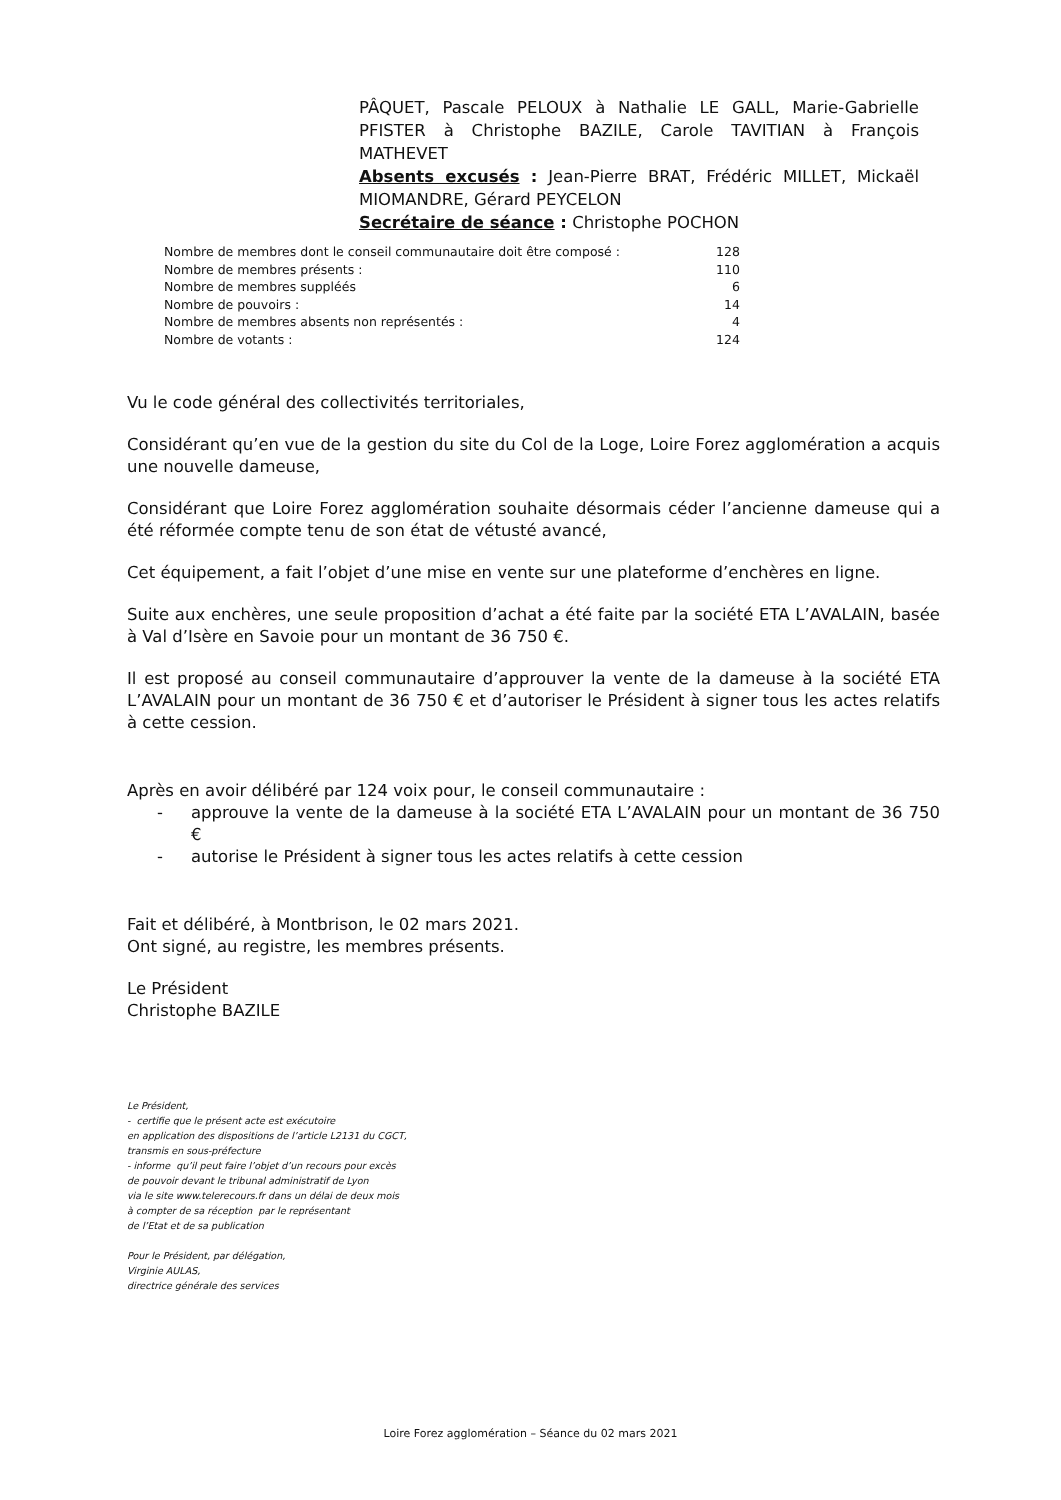PÂQUET, Pascale PELOUX à Nathalie LE GALL, Marie-Gabrielle PFISTER à Christophe BAZILE, Carole TAVITIAN à François MATHEVET
Absents excusés : Jean-Pierre BRAT, Frédéric MILLET, Mickaël MIOMANDRE, Gérard PEYCELON
Secrétaire de séance : Christophe POCHON
| Nombre de membres dont le conseil communautaire doit être composé : | 128 |
| Nombre de membres présents : | 110 |
| Nombre de membres suppléés | 6 |
| Nombre de pouvoirs : | 14 |
| Nombre de membres absents non représentés : | 4 |
| Nombre de votants : | 124 |
Vu le code général des collectivités territoriales,
Considérant qu’en vue de la gestion du site du Col de la Loge, Loire Forez agglomération a acquis une nouvelle dameuse,
Considérant que Loire Forez agglomération souhaite désormais céder l’ancienne dameuse qui a été réformée compte tenu de son état de vétusté avancé,
Cet équipement, a fait l’objet d’une mise en vente sur une plateforme d’enchères en ligne.
Suite aux enchères, une seule proposition d’achat a été faite par la société ETA L’AVALAIN, basée à Val d’Isère en Savoie pour un montant de 36 750 €.
Il est proposé au conseil communautaire d’approuver la vente de la dameuse à la société ETA L’AVALAIN pour un montant de 36 750 € et d’autoriser le Président à signer tous les actes relatifs à cette cession.
Après en avoir délibéré par 124 voix pour, le conseil communautaire :
- approuve la vente de la dameuse à la société ETA L’AVALAIN pour un montant de 36 750 €
- autorise le Président à signer tous les actes relatifs à cette cession
Fait et délibéré, à Montbrison, le 02 mars 2021.
Ont signé, au registre, les membres présents.
Le Président
Christophe BAZILE
Le Président,
- certifie que le présent acte est exécutoire
en application des dispositions de l’article L2131 du CGCT,
transmis en sous-préfecture
- informe qu’il peut faire l’objet d’un recours pour excès
de pouvoir devant le tribunal administratif de Lyon
via le site www.telerecours.fr dans un délai de deux mois
à compter de sa réception par le représentant
de l’Etat et de sa publication
Pour le Président, par délégation,
Virginie AULAS,
directrice générale des services
Loire Forez agglomération – Séance du 02 mars 2021